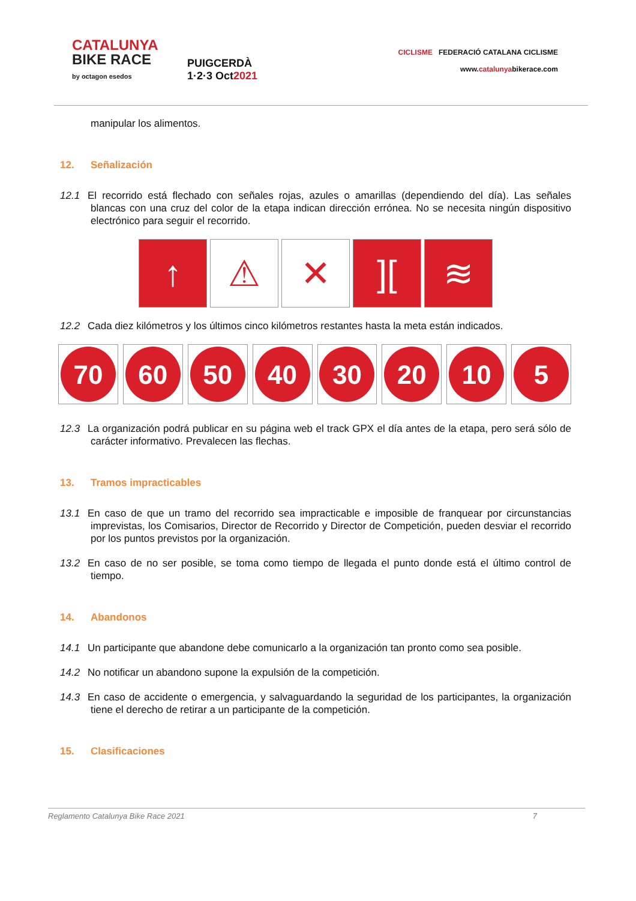CATALUNYA
BIKE RACE
by octagon esedos
PUIGCERDÀ
1·2·3 Oct2021
CICLISME FEDERACIÓ CATALANA CICLISME
www.catalunyabikerace.com
manipular los alimentos.
12. Señalización
12.1 El recorrido está flechado con señales rojas, azules o amarillas (dependiendo del día). Las señales blancas con una cruz del color de la etapa indican dirección errónea. No se necesita ningún dispositivo electrónico para seguir el recorrido.
↑ ⚠ ✕ ][ ≋
12.2 Cada diez kilómetros y los últimos cinco kilómetros restantes hasta la meta están indicados.
70 60 50 40 30 20 10 5
12.3 La organización podrá publicar en su página web el track GPX el día antes de la etapa, pero será sólo de carácter informativo. Prevalecen las flechas.
13. Tramos impracticables
13.1 En caso de que un tramo del recorrido sea impracticable e imposible de franquear por circunstancias imprevistas, los Comisarios, Director de Recorrido y Director de Competición, pueden desviar el recorrido por los puntos previstos por la organización.
13.2 En caso de no ser posible, se toma como tiempo de llegada el punto donde está el último control de tiempo.
14. Abandonos
14.1 Un participante que abandone debe comunicarlo a la organización tan pronto como sea posible.
14.2 No notificar un abandono supone la expulsión de la competición.
14.3 En caso de accidente o emergencia, y salvaguardando la seguridad de los participantes, la organización tiene el derecho de retirar a un participante de la competición.
15. Clasificaciones
Reglamento Catalunya Bike Race 2021 7